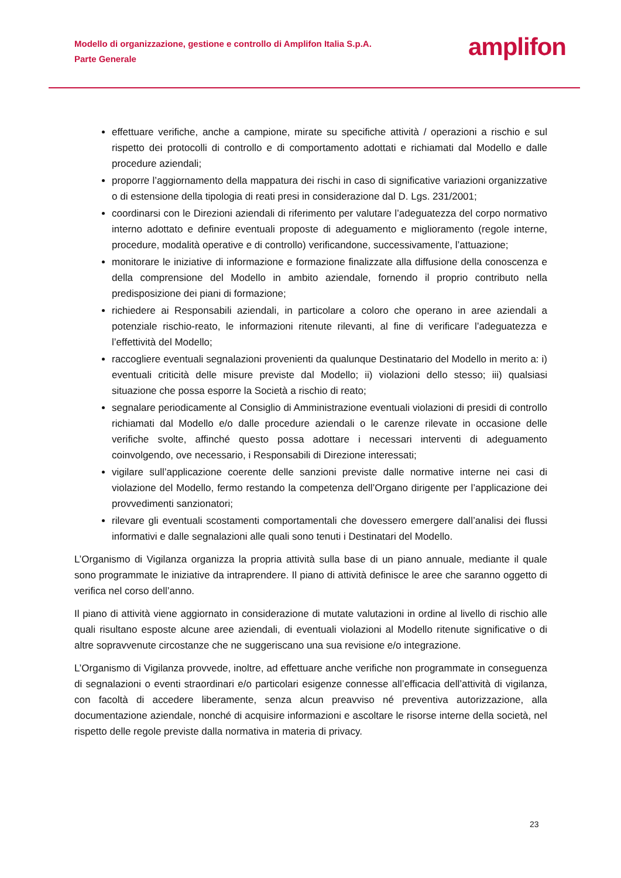Modello di organizzazione, gestione e controllo di Amplifon Italia S.p.A.
Parte Generale
amplifon
effettuare verifiche, anche a campione, mirate su specifiche attività / operazioni a rischio e sul rispetto dei protocolli di controllo e di comportamento adottati e richiamati dal Modello e dalle procedure aziendali;
proporre l’aggiornamento della mappatura dei rischi in caso di significative variazioni organizzative o di estensione della tipologia di reati presi in considerazione dal D. Lgs. 231/2001;
coordinarsi con le Direzioni aziendali di riferimento per valutare l’adeguatezza del corpo normativo interno adottato e definire eventuali proposte di adeguamento e miglioramento (regole interne, procedure, modalità operative e di controllo) verificandone, successivamente, l’attuazione;
monitorare le iniziative di informazione e formazione finalizzate alla diffusione della conoscenza e della comprensione del Modello in ambito aziendale, fornendo il proprio contributo nella predisposizione dei piani di formazione;
richiedere ai Responsabili aziendali, in particolare a coloro che operano in aree aziendali a potenziale rischio-reato, le informazioni ritenute rilevanti, al fine di verificare l’adeguatezza e l’effettività del Modello;
raccogliere eventuali segnalazioni provenienti da qualunque Destinatario del Modello in merito a: i) eventuali criticità delle misure previste dal Modello; ii) violazioni dello stesso; iii) qualsiasi situazione che possa esporre la Società a rischio di reato;
segnalare periodicamente al Consiglio di Amministrazione eventuali violazioni di presidi di controllo richiamati dal Modello e/o dalle procedure aziendali o le carenze rilevate in occasione delle verifiche svolte, affinché questo possa adottare i necessari interventi di adeguamento coinvolgendo, ove necessario, i Responsabili di Direzione interessati;
vigilare sull’applicazione coerente delle sanzioni previste dalle normative interne nei casi di violazione del Modello, fermo restando la competenza dell’Organo dirigente per l’applicazione dei provvedimenti sanzionatori;
rilevare gli eventuali scostamenti comportamentali che dovessero emergere dall’analisi dei flussi informativi e dalle segnalazioni alle quali sono tenuti i Destinatari del Modello.
L’Organismo di Vigilanza organizza la propria attività sulla base di un piano annuale, mediante il quale sono programmate le iniziative da intraprendere. Il piano di attività definisce le aree che saranno oggetto di verifica nel corso dell’anno.
Il piano di attività viene aggiornato in considerazione di mutate valutazioni in ordine al livello di rischio alle quali risultano esposte alcune aree aziendali, di eventuali violazioni al Modello ritenute significative o di altre sopravvenute circostanze che ne suggeriscano una sua revisione e/o integrazione.
L’Organismo di Vigilanza provvede, inoltre, ad effettuare anche verifiche non programmate in conseguenza di segnalazioni o eventi straordinari e/o particolari esigenze connesse all’efficacia dell’attività di vigilanza, con facoltà di accedere liberamente, senza alcun preavviso né preventiva autorizzazione, alla documentazione aziendale, nonché di acquisire informazioni e ascoltare le risorse interne della società, nel rispetto delle regole previste dalla normativa in materia di privacy.
23